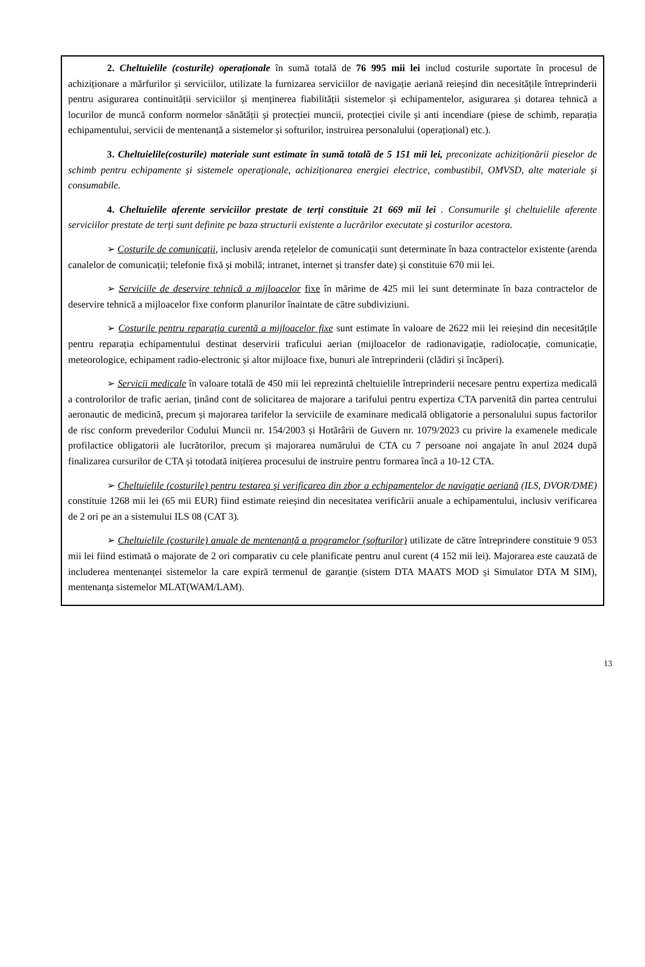2. Cheltuielile (costurile) operaționale în sumă totală de 76 995 mii lei includ costurile suportate în procesul de achiziționare a mărfurilor și serviciilor, utilizate la furnizarea serviciilor de navigație aeriană reieșind din necesitățile întreprinderii pentru asigurarea continuității serviciilor și menținerea fiabilității sistemelor și echipamentelor, asigurarea și dotarea tehnică a locurilor de muncă conform normelor sănătății și protecției muncii, protecției civile și anti incendiare (piese de schimb, reparația echipamentului, servicii de mentenanță a sistemelor și softurilor, instruirea personalului (operațional) etc.).
3. Cheltuielile(costurile) materiale sunt estimate în sumă totală de 5 151 mii lei, preconizate achiziționării pieselor de schimb pentru echipamente și sistemele operaționale, achiziționarea energiei electrice, combustibil, OMVSD, alte materiale și consumabile.
4. Cheltuielile aferente serviciilor prestate de terți constituie 21 669 mii lei . Consumurile şi cheltuielile aferente serviciilor prestate de terţi sunt definite pe baza structurii existente a lucrărilor executate și costurilor acestora.
➢ Costurile de comunicații, inclusiv arenda rețelelor de comunicații sunt determinate în baza contractelor existente (arenda canalelor de comunicații; telefonie fixă și mobilă; intranet, internet și transfer date) și constituie 670 mii lei.
➢ Serviciile de deservire tehnică a mijloacelor fixe în mărime de 425 mii lei sunt determinate în baza contractelor de deservire tehnică a mijloacelor fixe conform planurilor înaintate de către subdiviziuni.
➢ Costurile pentru reparația curentă a mijloacelor fixe sunt estimate în valoare de 2622 mii lei reieșind din necesitățile pentru reparația echipamentului destinat deservirii traficului aerian (mijloacelor de radionavigație, radiolocație, comunicație, meteorologice, echipament radio-electronic și altor mijloace fixe, bunuri ale întreprinderii (clădiri și încăperi).
➢ Servicii medicale în valoare totală de 450 mii lei reprezintă cheltuielile întreprinderii necesare pentru expertiza medicală a controlorilor de trafic aerian, ținând cont de solicitarea de majorare a tarifului pentru expertiza CTA parvenită din partea centrului aeronautic de medicină, precum și majorarea tarifelor la serviciile de examinare medicală obligatorie a personalului supus factorilor de risc conform prevederilor Codului Muncii nr. 154/2003 și Hotărârii de Guvern nr. 1079/2023 cu privire la examenele medicale profilactice obligatorii ale lucrătorilor, precum și majorarea numărului de CTA cu 7 persoane noi angajate în anul 2024 după finalizarea cursurilor de CTA și totodată inițierea procesului de instruire pentru formarea încă a 10-12 CTA.
➢ Cheltuielile (costurile) pentru testarea şi verificarea din zbor a echipamentelor de navigaţie aeriană (ILS, DVOR/DME) constituie 1268 mii lei (65 mii EUR) fiind estimate reieșind din necesitatea verificării anuale a echipamentului, inclusiv verificarea de 2 ori pe an a sistemului ILS 08 (CAT 3).
➢ Cheltuielile (costurile) anuale de mentenanță a programelor (softurilor) utilizate de către întreprindere constituie 9 053 mii lei fiind estimată o majorate de 2 ori comparativ cu cele planificate pentru anul curent (4 152 mii lei). Majorarea este cauzată de includerea mentenanței sistemelor la care expiră termenul de garanție (sistem DTA MAATS MOD și Simulator DTA M SIM), mentenanța sistemelor MLAT(WAM/LAM).
13